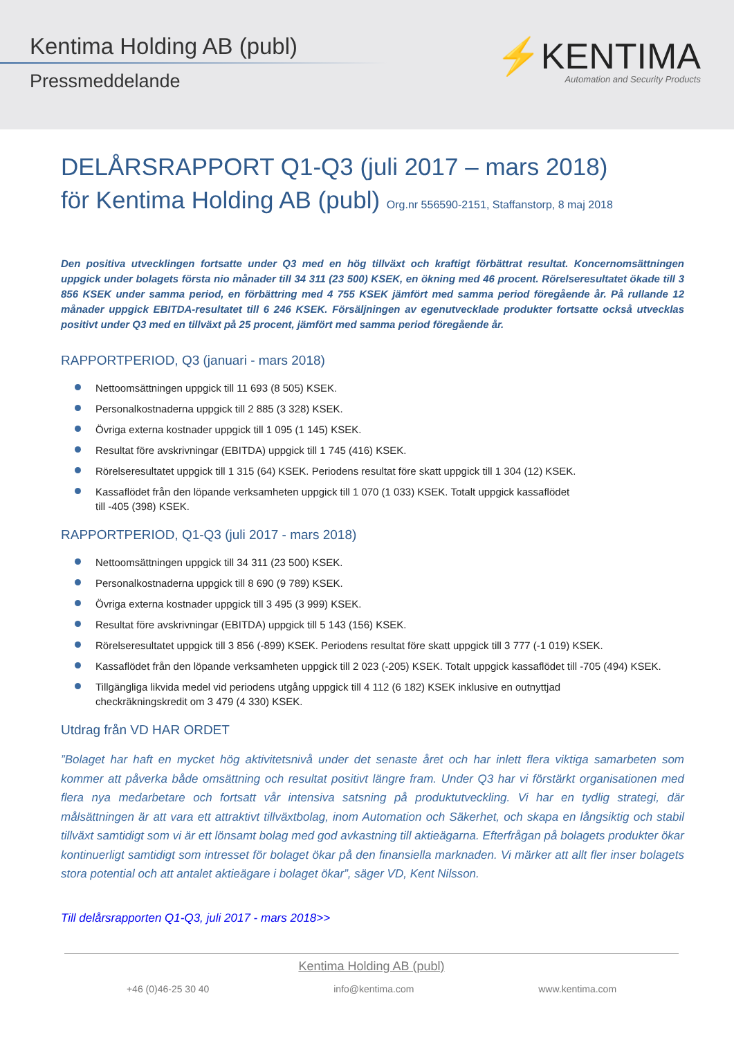Kentima Holding AB (publ)
Pressmeddelande
⚡KENTIMA
Automation and Security Products
DELÅRSRAPPORT Q1-Q3 (juli 2017 – mars 2018)
för Kentima Holding AB (publ) Org.nr 556590-2151, Staffanstorp, 8 maj 2018
Den positiva utvecklingen fortsatte under Q3 med en hög tillväxt och kraftigt förbättrat resultat. Koncernomsättningen uppgick under bolagets första nio månader till 34 311 (23 500) KSEK, en ökning med 46 procent. Rörelseresultatet ökade till 3 856 KSEK under samma period, en förbättring med 4 755 KSEK jämfört med samma period föregående år. På rullande 12 månader uppgick EBITDA-resultatet till 6 246 KSEK. Försäljningen av egenutvecklade produkter fortsatte också utvecklas positivt under Q3 med en tillväxt på 25 procent, jämfört med samma period föregående år.
RAPPORTPERIOD, Q3 (januari - mars 2018)
Nettoomsättningen uppgick till 11 693 (8 505) KSEK.
Personalkostnaderna uppgick till 2 885 (3 328) KSEK.
Övriga externa kostnader uppgick till 1 095 (1 145) KSEK.
Resultat före avskrivningar (EBITDA) uppgick till 1 745 (416) KSEK.
Rörelseresultatet uppgick till 1 315 (64) KSEK. Periodens resultat före skatt uppgick till 1 304 (12) KSEK.
Kassaflödet från den löpande verksamheten uppgick till 1 070 (1 033) KSEK. Totalt uppgick kassaflödet
till -405 (398) KSEK.
RAPPORTPERIOD, Q1-Q3 (juli 2017 - mars 2018)
Nettoomsättningen uppgick till 34 311 (23 500) KSEK.
Personalkostnaderna uppgick till 8 690 (9 789) KSEK.
Övriga externa kostnader uppgick till 3 495 (3 999) KSEK.
Resultat före avskrivningar (EBITDA) uppgick till 5 143 (156) KSEK.
Rörelseresultatet uppgick till 3 856 (-899) KSEK. Periodens resultat före skatt uppgick till 3 777 (-1 019) KSEK.
Kassaflödet från den löpande verksamheten uppgick till 2 023 (-205) KSEK. Totalt uppgick kassaflödet till -705 (494) KSEK.
Tillgängliga likvida medel vid periodens utgång uppgick till 4 112 (6 182) KSEK inklusive en outnyttjad
checkräkningskredit om 3 479 (4 330) KSEK.
Utdrag från VD HAR ORDET
”Bolaget har haft en mycket hög aktivitetsnivå under det senaste året och har inlett flera viktiga samarbeten som kommer att påverka både omsättning och resultat positivt längre fram. Under Q3 har vi förstärkt organisationen med flera nya medarbetare och fortsatt vår intensiva satsning på produktutveckling. Vi har en tydlig strategi, där målsättningen är att vara ett attraktivt tillväxtbolag, inom Automation och Säkerhet, och skapa en långsiktig och stabil tillväxt samtidigt som vi är ett lönsamt bolag med god avkastning till aktieägarna. Efterfrågan på bolagets produkter ökar kontinuerligt samtidigt som intresset för bolaget ökar på den finansiella marknaden. Vi märker att allt fler inser bolagets stora potential och att antalet aktieägare i bolaget ökar”, säger VD, Kent Nilsson.
Till delårsrapporten Q1-Q3, juli 2017 - mars 2018>>
Kentima Holding AB (publ)
+46 (0)46-25 30 40 info@kentima.com www.kentima.com